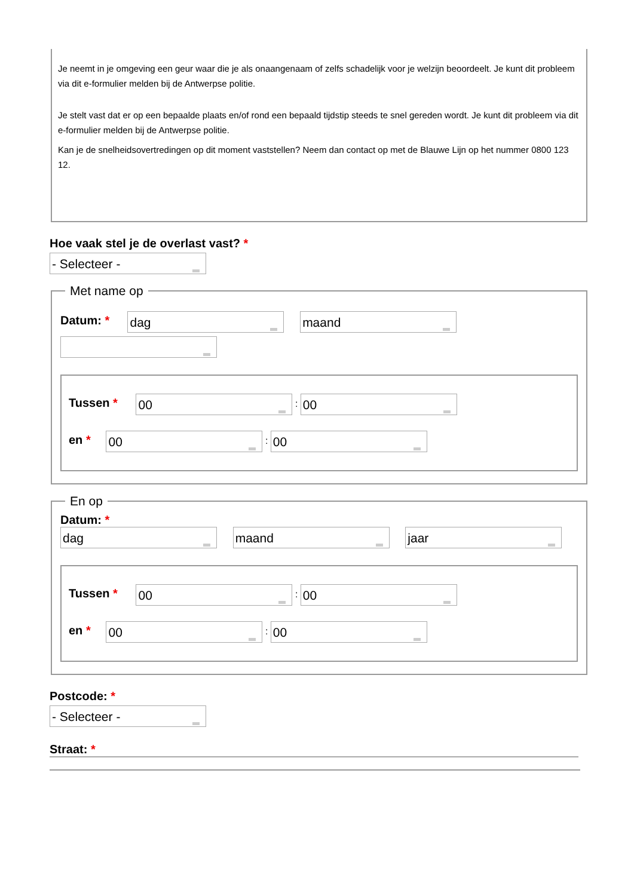Je neemt in je omgeving een geur waar die je als onaangenaam of zelfs schadelijk voor je welzijn beoordeelt. Je kunt dit probleem via dit e-formulier melden bij de Antwerpse politie.
Je stelt vast dat er op een bepaalde plaats en/of rond een bepaald tijdstip steeds te snel gereden wordt. Je kunt dit probleem via dit e-formulier melden bij de Antwerpse politie.
Kan je de snelheidsovertredingen op dit moment vaststellen? Neem dan contact op met de Blauwe Lijn op het nummer 0800 123 12.
Hoe vaak stel je de overlast vast? *
- Selecteer - Met name op
Datum: * dag maand
Tussen * 00 : 00
en * 00 : 00
En op
Datum: *
dag maand jaar
Tussen * 00 : 00
en * 00 : 00
Postcode: *
- Selecteer -
Straat: *